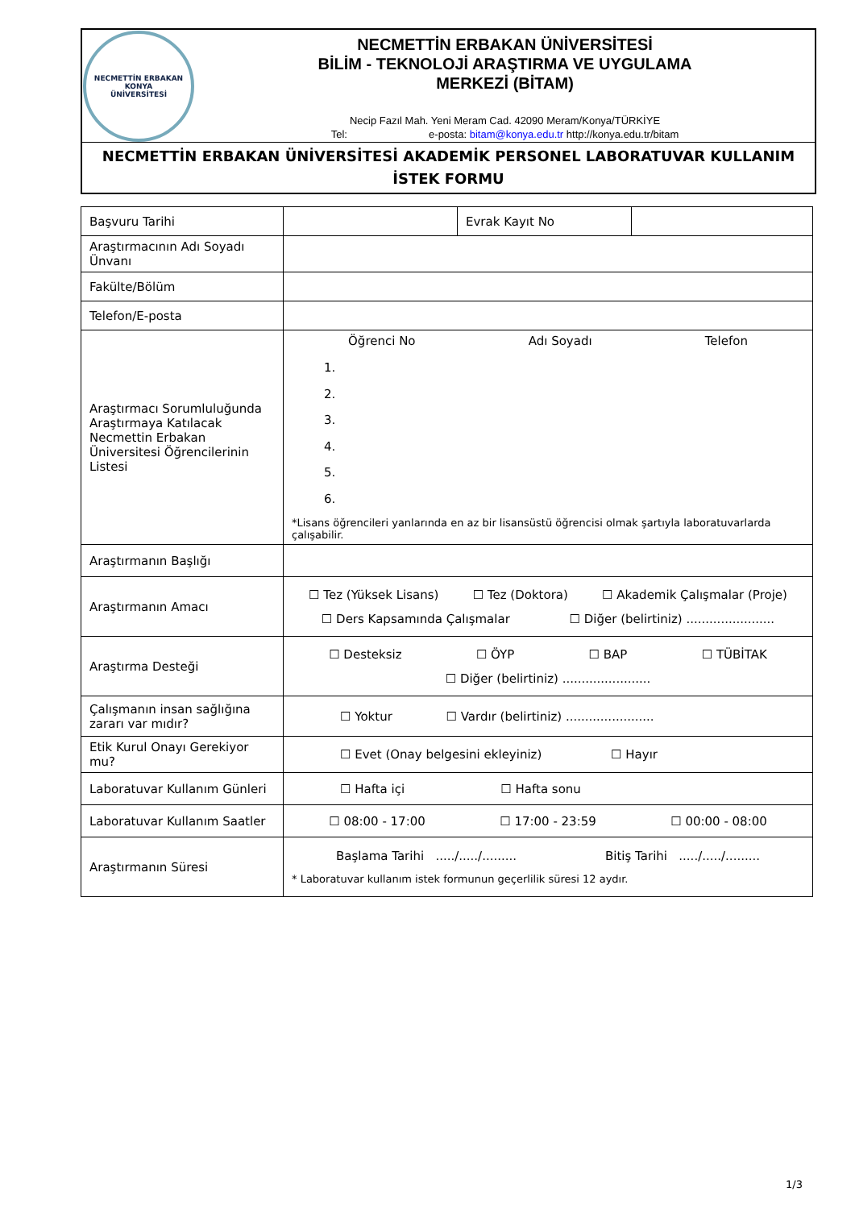NECMETTİN ERBAKAN
KONYA
ÜNİVERSİTESİ
NECMETTİN ERBAKAN ÜNİVERSİTESİ
BİLİM - TEKNOLOJİ ARAŞTIRMA VE UYGULAMA
MERKEZİ (BİTAM)
Necip Fazıl Mah. Yeni Meram Cad. 42090 Meram/Konya/TÜRKİYE
Tel: e-posta: bitam@konya.edu.tr http://konya.edu.tr/bitam
NECMETTİN ERBAKAN ÜNİVERSİTESİ AKADEMİK PERSONEL LABORATUVAR KULLANIM İSTEK FORMU
| Başvuru Tarihi | | Evrak Kayıt No | |
| Araştırmacının Adı Soyadı Ünvanı | | | |
| Fakülte/Bölüm | | | |
| Telefon/E-posta | | | |
| Araştırmacı Sorumluluğunda Araştırmaya Katılacak Necmettin Erbakan Üniversitesi Öğrencilerinin Listesi | Öğrenci No Adı Soyadı Telefon 1. 2. 3. 4. 5. 6. *Lisans öğrencileri yanlarında en az bir lisansüstü öğrencisi olmak şartıyla laboratuvarlarda çalışabilir. | | |
| Araştırmanın Başlığı | | | |
| Araştırmanın Amacı | ☐ Tez (Yüksek Lisans) ☐ Tez (Doktora) ☐ Akademik Çalışmalar (Proje) ☐ Ders Kapsamında Çalışmalar ☐ Diğer (belirtiniz) ....................... | | |
| Araştırma Desteği | ☐ Desteksiz ☐ ÖYP ☐ BAP ☐ TÜBİTAK ☐ Diğer (belirtiniz) ....................... | | |
| Çalışmanın insan sağlığına zararı var mıdır? | ☐ Yoktur ☐ Vardır (belirtiniz) ....................... | | |
| Etik Kurul Onayı Gerekiyor mu? | ☐ Evet (Onay belgesini ekleyiniz) ☐ Hayır | | |
| Laboratuvar Kullanım Günleri | ☐ Hafta içi ☐ Hafta sonu | | |
| Laboratuvar Kullanım Saatler | ☐ 08:00 - 17:00 ☐ 17:00 - 23:59 ☐ 00:00 - 08:00 | | |
| Araştırmanın Süresi | Başlama Tarihi ...../...../......... Bitiş Tarihi ...../...../......... * Laboratuvar kullanım istek formunun geçerlilik süresi 12 aydır. | | |
1/3